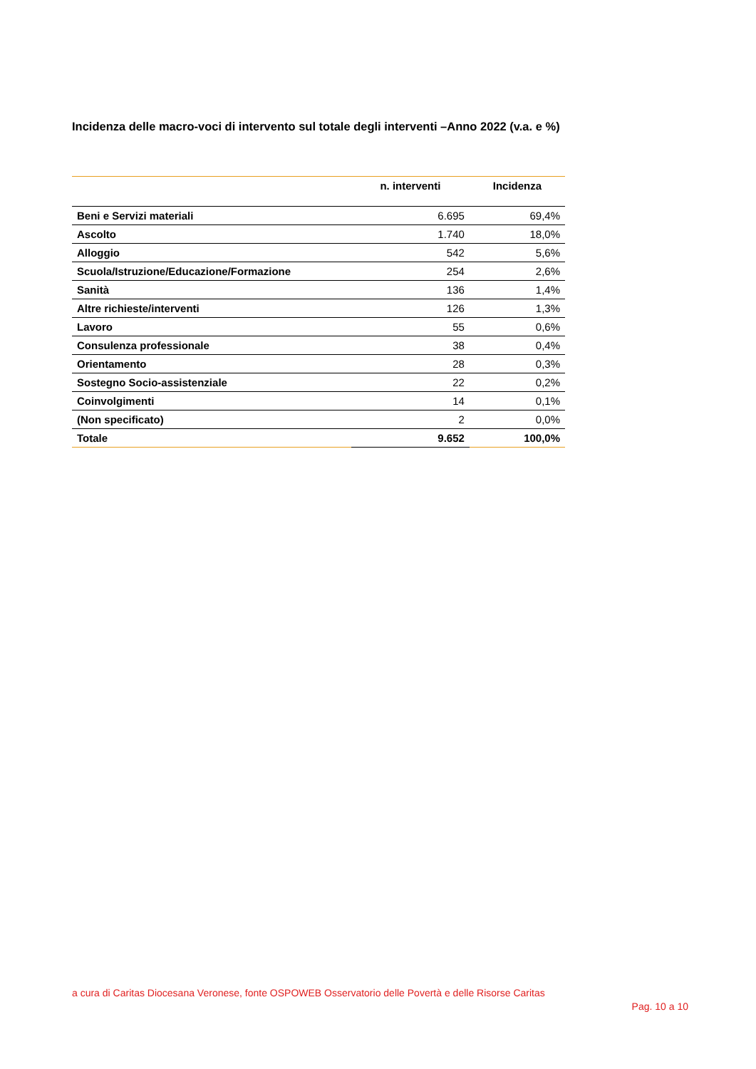Incidenza delle macro-voci di intervento sul totale degli interventi –Anno 2022 (v.a. e %)
| | n. interventi | Incidenza |
| --- | --- | --- |
| Beni e Servizi materiali | 6.695 | 69,4% |
| Ascolto | 1.740 | 18,0% |
| Alloggio | 542 | 5,6% |
| Scuola/Istruzione/Educazione/Formazione | 254 | 2,6% |
| Sanità | 136 | 1,4% |
| Altre richieste/interventi | 126 | 1,3% |
| Lavoro | 55 | 0,6% |
| Consulenza professionale | 38 | 0,4% |
| Orientamento | 28 | 0,3% |
| Sostegno Socio-assistenziale | 22 | 0,2% |
| Coinvolgimenti | 14 | 0,1% |
| (Non specificato) | 2 | 0,0% |
| Totale | 9.652 | 100,0% |
a cura di Caritas Diocesana Veronese, fonte OSPOWEB Osservatorio delle Povertà e delle Risorse Caritas
Pag. 10 a 10